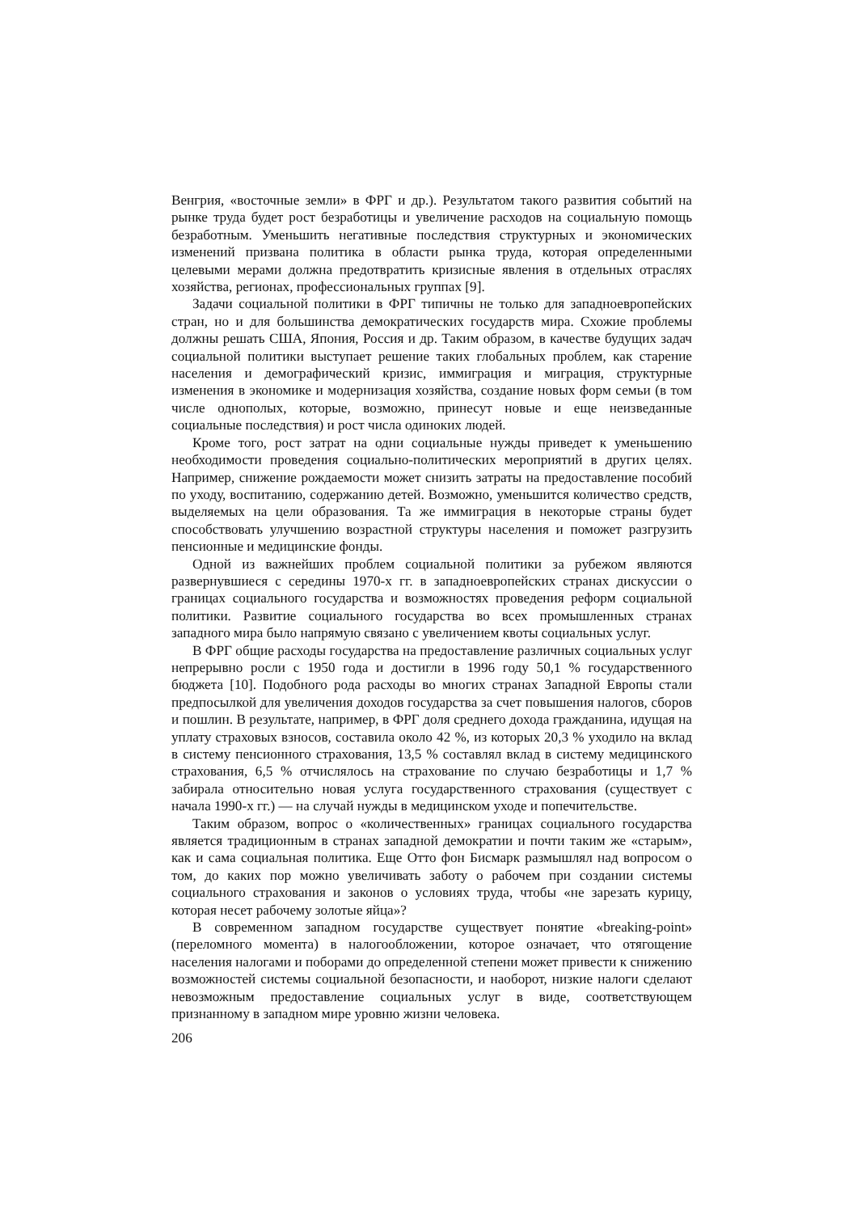Венгрия, «восточные земли» в ФРГ и др.). Результатом такого развития событий на рынке труда будет рост безработицы и увеличение расходов на социальную помощь безработным. Уменьшить негативные последствия структурных и экономических изменений призвана политика в области рынка труда, которая определенными целевыми мерами должна предотвратить кризисные явления в отдельных отраслях хозяйства, регионах, профессиональных группах [9].
Задачи социальной политики в ФРГ типичны не только для западноевропейских стран, но и для большинства демократических государств мира. Схожие проблемы должны решать США, Япония, Россия и др. Таким образом, в качестве будущих задач социальной политики выступает решение таких глобальных проблем, как старение населения и демографический кризис, иммиграция и миграция, структурные изменения в экономике и модернизация хозяйства, создание новых форм семьи (в том числе однополых, которые, возможно, принесут новые и еще неизведанные социальные последствия) и рост числа одиноких людей.
Кроме того, рост затрат на одни социальные нужды приведет к уменьшению необходимости проведения социально-политических мероприятий в других целях. Например, снижение рождаемости может снизить затраты на предоставление пособий по уходу, воспитанию, содержанию детей. Возможно, уменьшится количество средств, выделяемых на цели образования. Та же иммиграция в некоторые страны будет способствовать улучшению возрастной структуры населения и поможет разгрузить пенсионные и медицинские фонды.
Одной из важнейших проблем социальной политики за рубежом являются развернувшиеся с середины 1970-х гг. в западноевропейских странах дискуссии о границах социального государства и возможностях проведения реформ социальной политики. Развитие социального государства во всех промышленных странах западного мира было напрямую связано с увеличением квоты социальных услуг.
В ФРГ общие расходы государства на предоставление различных социальных услуг непрерывно росли с 1950 года и достигли в 1996 году 50,1 % государственного бюджета [10]. Подобного рода расходы во многих странах Западной Европы стали предпосылкой для увеличения доходов государства за счет повышения налогов, сборов и пошлин. В результате, например, в ФРГ доля среднего дохода гражданина, идущая на уплату страховых взносов, составила около 42 %, из которых 20,3 % уходило на вклад в систему пенсионного страхования, 13,5 % составлял вклад в систему медицинского страхования, 6,5 % отчислялось на страхование по случаю безработицы и 1,7 % забирала относительно новая услуга государственного страхования (существует с начала 1990-х гг.) — на случай нужды в медицинском уходе и попечительстве.
Таким образом, вопрос о «количественных» границах социального государства является традиционным в странах западной демократии и почти таким же «старым», как и сама социальная политика. Еще Отто фон Бисмарк размышлял над вопросом о том, до каких пор можно увеличивать заботу о рабочем при создании системы социального страхования и законов о условиях труда, чтобы «не зарезать курицу, которая несет рабочему золотые яйца»?
В современном западном государстве существует понятие «breaking-point» (переломного момента) в налогообложении, которое означает, что отягощение населения налогами и поборами до определенной степени может привести к снижению возможностей системы социальной безопасности, и наоборот, низкие налоги сделают невозможным предоставление социальных услуг в виде, соответствующем признанному в западном мире уровню жизни человека.
206